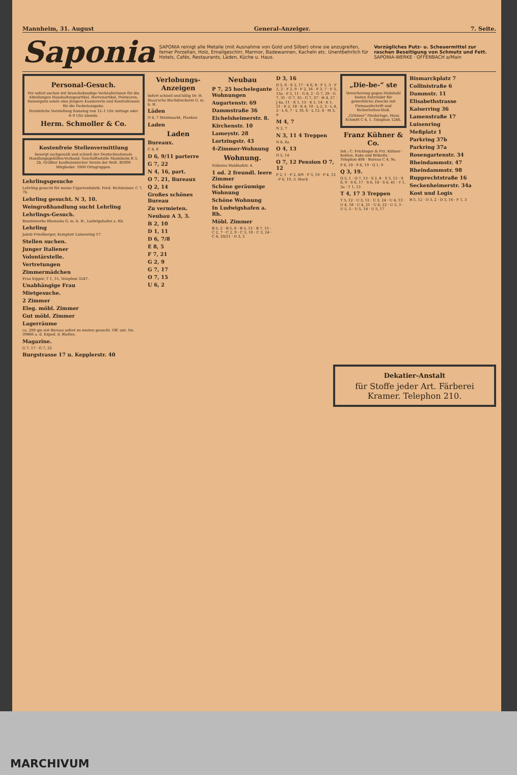Mannheim, 31. August General-Anzeiger. 7. Seite.
Saponia
SAPONIA reinigt alle Metalle (mit Ausnahme von Gold und Silber) ohne sie anzugreifen, ferner Porzellan, Holz, Emailgeschirr, Marmor, Badewannen, Kacheln etc. Unentbehrlich für Hotels, Cafés, Restaurants, Läden, Küche u. Haus.
Vorzügliches Putz- u. Scheuermittel zur raschen Beseitigung von Schmutz und Fett. SAPONIA-WERKE · OFFENBACH a/Main
Personal-Gesuch.
Per sofort suchen wir branchekundige Verkäuferinnen für die Abteilungen Haushaltungsartikel, Herrenartikel, Pelzwaren, Damenputz sowie eine jüngere Kassiererin und Kontrolleusen für die Packetausgabe.
Persönliche Vorstellung Samstag von 12–1 Uhr mittags oder 8–9 Uhr abends.
Herm. Schmoller & Co.
Kostenfreie Stellenvermittlung
besorgt sachgemäß und schnell der Deutschnationale Handlungsgehilfen-Verband, Geschäftsstelle Mannheim R 3, 2b. Größter kaufmännischer Verein der Welt. 85000 Mitglieder. 1000 Ortsgruppen.
Lehrlingsgesuche
Lehrling gesucht für meine Cigarrenfabrik. Ferd. Richheimer, C 7, 7b.
Lehrling gesucht. N 3, 10.
Weingroßhandlung sucht Lehrling
Lehrlings-Gesuch.
Benzinwerke Rhenania G. m. b. H., Ludwigshafen a. Rh.
Lehrling
Jakob Friedberger, Komptoir Luisenring 57.
Stellen suchen.
Junger Italiener
Volontärstelle.
Vertretungen
Zimmermädchen
Frau Eipper, T 1, 15, Telephon 3247.
Unabhängige Frau
Mietgesuche.
2 Zimmer
Eleg. möbl. Zimmer
Gut möbl. Zimmer
Lagerräume
ca. 200 qm mit Bureau sofort zu mieten gesucht. Off. unt. No. 39866 a. d. Exped. d. Blattes.
Magazine.
G 7, 17 · G 7, 22
Burgstrasse 17 u. Kepplerstr. 40
Verlobungs-Anzeigen
liefert schnell und billig Dr. H. Haas'sche Buchdruckerei G. m. b. H.
Läden
O 4, 7 Strohmarkt, Planken
Laden
Laden
Bureaux.
C 4, 8
D 6, 9/11 parterre
G 7, 22
N 4, 16, part.
O 7. 21, Bureaux
Q 2, 14
Großes schönes Bureau
Zu vermieten.
Neubau A 3, 3.
B 2, 10
D 1, 11
D 6, 7/8
E 8, 5
F 7, 21
G 2, 9
G 7, 17
O 7, 15
U 6, 2
Neubau
P 7, 25 hochelegante Wohnungen
Augartenstr. 69
Dammstraße 36
Eichelsheimerstr. 8.
Kirchenstr. 10
Lameystr. 28
Lortzingstr. 43
4-Zimmer-Wohnung
Wohnung.
Näheres Waldhofstr. 4.
1 od. 2 freundl. leere Zimmer
Schöne geräumige Wohnung
Schöne Wohnung
In Ludwigshafen a. Rh.
Möbl. Zimmer
B 5, 2 · B 5, 6 · B 5, 12 · B 7, 15 · C 2, 7 · C 2, 9 · C 3, 10 · C 3, 24 · C 4, 20/21 · D 3, 2
D 3, 16
D 5, 6 · E 2, 17 · E 6, 8 · F 1, 3 · F 2, 2 · F 2, 9 · F 2, 16 · F 3, 7 · F 3, 13a · F 5, 11 · G 6, 2 · G 7, 29 · G 7, 31 · G 7, 35 · G 7, 37 · H 4, 27 · J 4a, 11 · K 1, 13 · K 1, 14 · K 1, 21 · K 2, 18 · K 4, 10 · L 2, 5 · L 4, 3 · L 6, 7 · L 10, 6 · L 12, 4 · M 3, 9
M 4, 7
N 2, 7
N 3, 11 4 Treppen
N 6, 6a
O 4, 13
O 5, 14
O 7, 12 Pension O 7, 12
P 2, 1 · P 2, 8/9 · P 3, 10 · P 4, 12 · P 6, 19, 3. Stock
„Die-be-“ ste
Versicherung gegen Diebstahl bieten Fahrräder für gewerbliche Zwecke mit Firmaaufschrift und Sicherheitsschloß.
„Gritzner“-Niederlage, Hans Schmitt C 4, 1. Telephon 1246.
Franz Kühner & Co.
Inh.: C. Frickinger & Frz. Kühner · Kohlen, Koks und Briketts · Telephon 408 · Bureau C 4, 9a.
P 6, 10 · P 6, 19 · Q 1, 9
Q 3, 19.
Q 5, 1 · Q 7, 13 · S 2, 8 · S 3, 12 · S 6, 9 · S 6, 17 · S 6, 18 · S 6, 41 · T 1, 3a · T 1, 13
T 4, 17 3 Treppen
T 5, 12 · U 3, 12 · U 3, 24 · U 4, 13 · U 4, 18 · U 4, 21 · U 4, 22 · U 5, 3 · U 5, 5 · U 5, 14 · U 5, 17
Bismarckplatz 7
Collinistraße 6
Dammstr. 11
Elisabethstrasse
Kaiserring 36
Lamenstraße 17
Luisenring
Meßplatz 1
Parkring 37b
Parkring 37a
Rosengartenstr. 34
Rheindammstr. 47
Rheindammstr. 98
Rupprechtstraße 16
Seckenheimerstr. 34a
Kost und Logis
B 5, 12 · D 3, 2 · D 3, 16 · F 1, 3
Dekatier-Anstalt
für Stoffe jeder Art. Färberei Kramer. Telephon 210.
MARCHIVUM